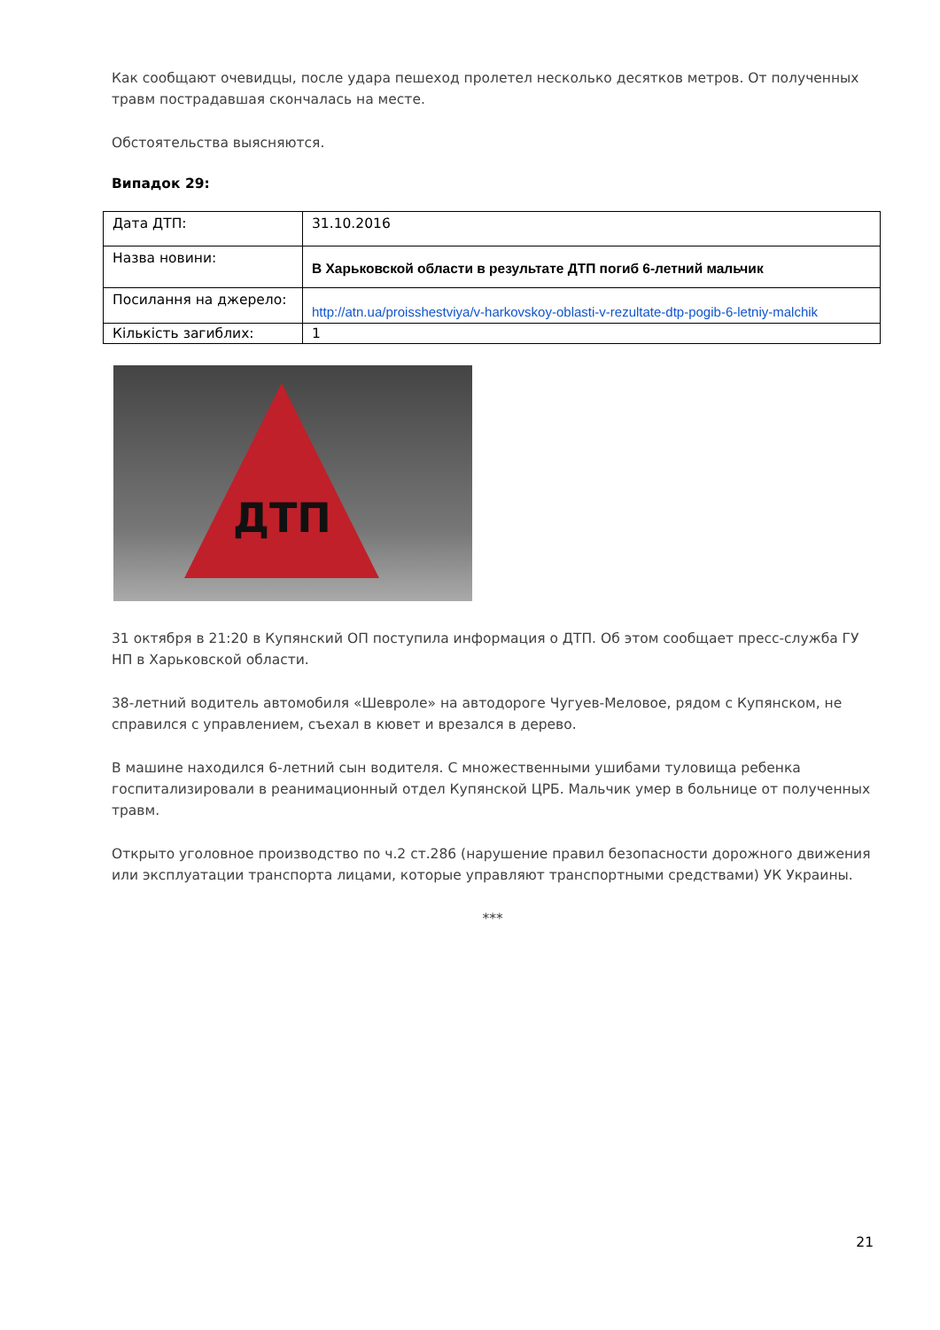Как сообщают очевидцы, после удара пешеход пролетел несколько десятков метров. От полученных травм пострадавшая скончалась на месте.
Обстоятельства выясняются.
Випадок 29:
| Дата ДТП: | 31.10.2016 |
| Назва новини: | В Харьковской области в результате ДТП погиб 6-летний мальчик |
| Посилання на джерело: | http://atn.ua/proisshestviya/v-harkovskoy-oblasti-v-rezultate-dtp-pogib-6-letniy-malchik |
| Кількість загиблих: | 1 |
ДТП
31 октября в 21:20 в Купянский ОП поступила информация о ДТП. Об этом сообщает пресс-служба ГУ НП в Харьковской области.
38-летний водитель автомобиля «Шевроле» на автодороге Чугуев-Меловое, рядом с Купянском, не справился с управлением, съехал в кювет и врезался в дерево.
В машине находился 6-летний сын водителя. С множественными ушибами туловища ребенка госпитализировали в реанимационный отдел Купянской ЦРБ. Мальчик умер в больнице от полученных травм.
Открыто уголовное производство по ч.2 ст.286 (нарушение правил безопасности дорожного движения или эксплуатации транспорта лицами, которые управляют транспортными средствами) УК Украины.
***
21